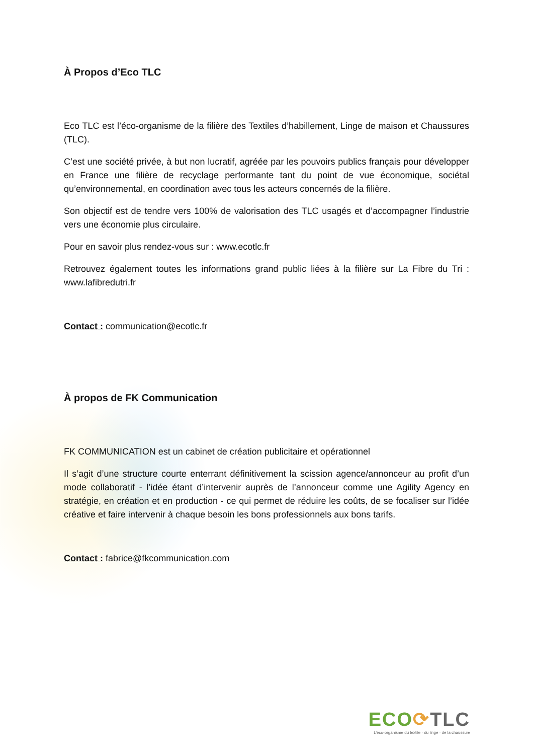À Propos d’Eco TLC
Eco TLC est l’éco-organisme de la filière des Textiles d’habillement, Linge de maison et Chaussures (TLC).
C’est une société privée, à but non lucratif, agréée par les pouvoirs publics français pour développer en France une filière de recyclage performante tant du point de vue économique, sociétal qu’environnemental, en coordination avec tous les acteurs concernés de la filière.
Son objectif est de tendre vers 100% de valorisation des TLC usagés et d’accompagner l’industrie vers une économie plus circulaire.
Pour en savoir plus rendez-vous sur : www.ecotlc.fr
Retrouvez également toutes les informations grand public liées à la filière sur La Fibre du Tri : www.lafibredutri.fr
Contact : communication@ecotlc.fr
À propos de FK Communication
FK COMMUNICATION est un cabinet de création publicitaire et opérationnel
Il s’agit d’une structure courte enterrant définitivement la scission agence/annonceur au profit d’un mode collaboratif - l’idée étant d’intervenir auprès de l’annonceur comme une Agility Agency en stratégie, en création et en production - ce qui permet de réduire les coûts, de se focaliser sur l’idée créative et faire intervenir à chaque besoin les bons professionnels aux bons tarifs.
Contact : fabrice@fkcommunication.com
ECO⟳TLC
L’éco-organisme du textile · du linge · de la chaussure